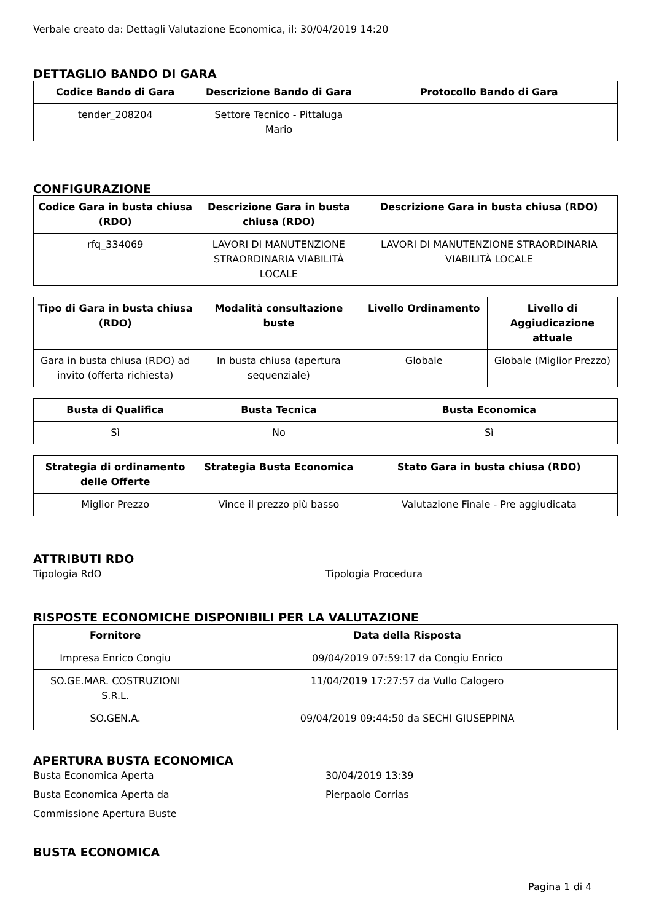Verbale creato da: Dettagli Valutazione Economica, il: 30/04/2019 14:20
DETTAGLIO BANDO DI GARA
| Codice Bando di Gara | Descrizione Bando di Gara | Protocollo Bando di Gara |
| --- | --- | --- |
| tender_208204 | Settore Tecnico - Pittaluga Mario | |
CONFIGURAZIONE
| Codice Gara in busta chiusa (RDO) | Descrizione Gara in busta chiusa (RDO) | Descrizione Gara in busta chiusa (RDO) |
| --- | --- | --- |
| rfq_334069 | LAVORI DI MANUTENZIONE STRAORDINARIA VIABILITÀ LOCALE | LAVORI DI MANUTENZIONE STRAORDINARIA VIABILITÀ LOCALE |
| Tipo di Gara in busta chiusa (RDO) | Modalità consultazione buste | Livello Ordinamento | Livello di Aggiudicazione attuale |
| --- | --- | --- | --- |
| Gara in busta chiusa (RDO) ad invito (offerta richiesta) | In busta chiusa (apertura sequenziale) | Globale | Globale (Miglior Prezzo) |
| Busta di Qualifica | Busta Tecnica | Busta Economica |
| --- | --- | --- |
| Sì | No | Sì |
| Strategia di ordinamento delle Offerte | Strategia Busta Economica | Stato Gara in busta chiusa (RDO) |
| --- | --- | --- |
| Miglior Prezzo | Vince il prezzo più basso | Valutazione Finale - Pre aggiudicata |
ATTRIBUTI RDO
Tipologia RdO Tipologia Procedura
RISPOSTE ECONOMICHE DISPONIBILI PER LA VALUTAZIONE
| Fornitore | Data della Risposta |
| --- | --- |
| Impresa Enrico Congiu | 09/04/2019 07:59:17 da Congiu Enrico |
| SO.GE.MAR. COSTRUZIONI S.R.L. | 11/04/2019 17:27:57 da Vullo Calogero |
| SO.GEN.A. | 09/04/2019 09:44:50 da SECHI GIUSEPPINA |
APERTURA BUSTA ECONOMICA
Busta Economica Aperta 30/04/2019 13:39
Busta Economica Aperta da Pierpaolo Corrias
Commissione Apertura Buste
BUSTA ECONOMICA
Pagina 1 di 4